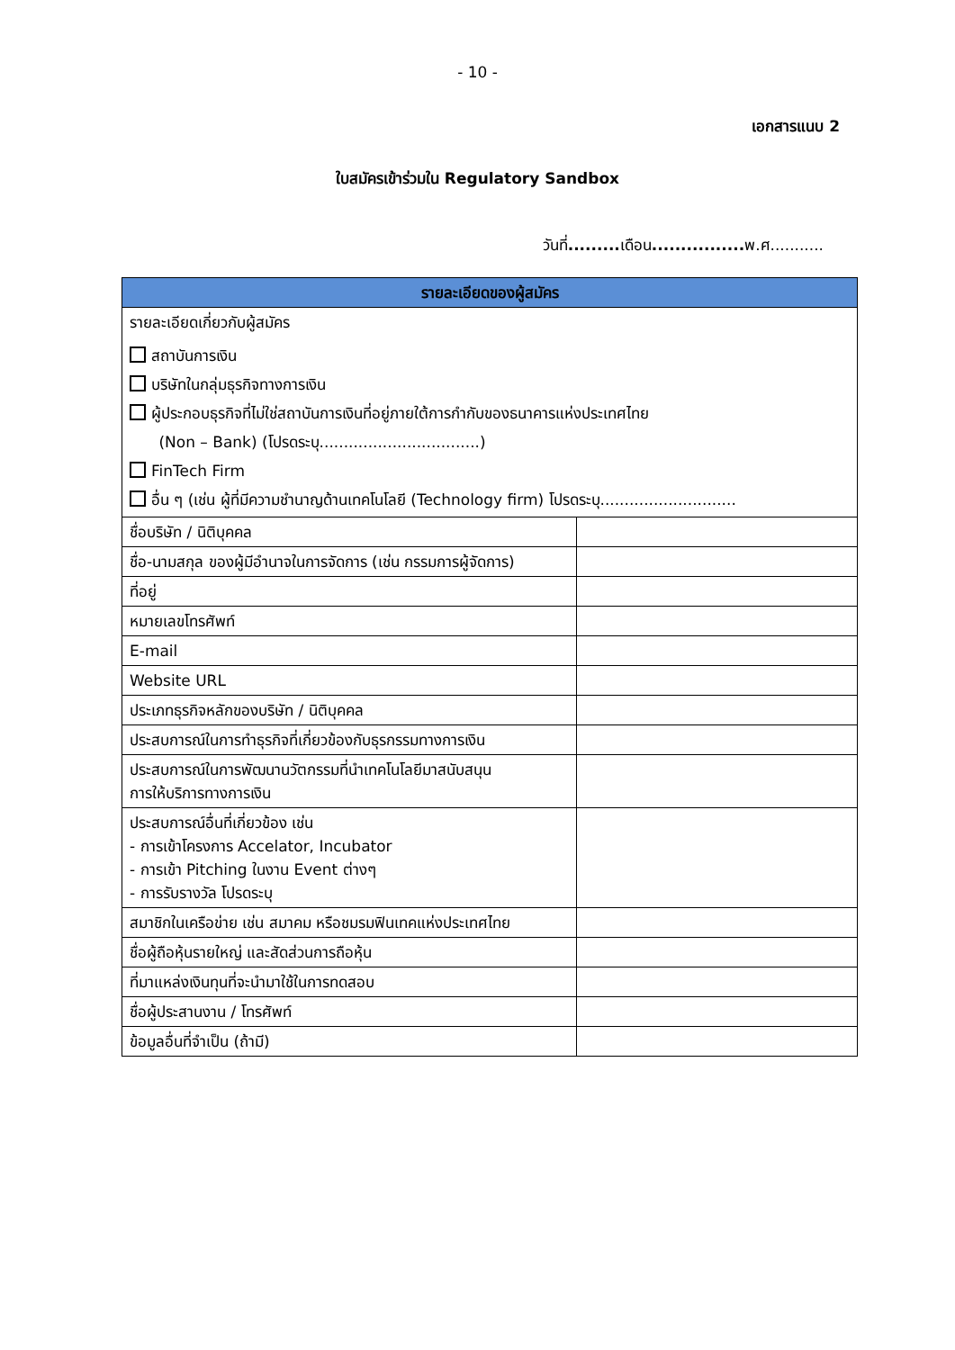- 10 -
เอกสารแนบ 2
ใบสมัครเข้าร่วมใน Regulatory Sandbox
วันที่......... เดือน................ พ.ศ...........
| รายละเอียดของผู้สมัคร | |
| --- | --- |
| รายละเอียดเกี่ยวกับผู้สมัคร สถาบันการเงิน บริษัทในกลุ่มธุรกิจทางการเงิน ผู้ประกอบธุรกิจที่ไม่ใช่สถาบันการเงินที่อยู่ภายใต้การกำกับของธนาคารแห่งประเทศไทย (Non – Bank) (โปรดระบุ.................................) FinTech Firm อื่น ๆ (เช่น ผู้ที่มีความชำนาญด้านเทคโนโลยี (Technology firm) โปรดระบุ............................ | |
| ชื่อบริษัท / นิติบุคคล | |
| ชื่อ-นามสกุล ของผู้มีอำนาจในการจัดการ (เช่น กรรมการผู้จัดการ) | |
| ที่อยู่ | |
| หมายเลขโทรศัพท์ | |
| E-mail | |
| Website URL | |
| ประเภทธุรกิจหลักของบริษัท / นิติบุคคล | |
| ประสบการณ์ในการทำธุรกิจที่เกี่ยวข้องกับธุรกรรมทางการเงิน | |
| ประสบการณ์ในการพัฒนานวัตกรรมที่นำเทคโนโลยีมาสนับสนุน การให้บริการทางการเงิน | |
| ประสบการณ์อื่นที่เกี่ยวข้อง เช่น - การเข้าโครงการ Accelator, Incubator - การเข้า Pitching ในงาน Event ต่างๆ - การรับรางวัล โปรดระบุ | |
| สมาชิกในเครือข่าย เช่น สมาคม หรือชมรมฟินเทคแห่งประเทศไทย | |
| ชื่อผู้ถือหุ้นรายใหญ่ และสัดส่วนการถือหุ้น | |
| ที่มาแหล่งเงินทุนที่จะนำมาใช้ในการทดสอบ | |
| ชื่อผู้ประสานงาน / โทรศัพท์ | |
| ข้อมูลอื่นที่จำเป็น (ถ้ามี) | |